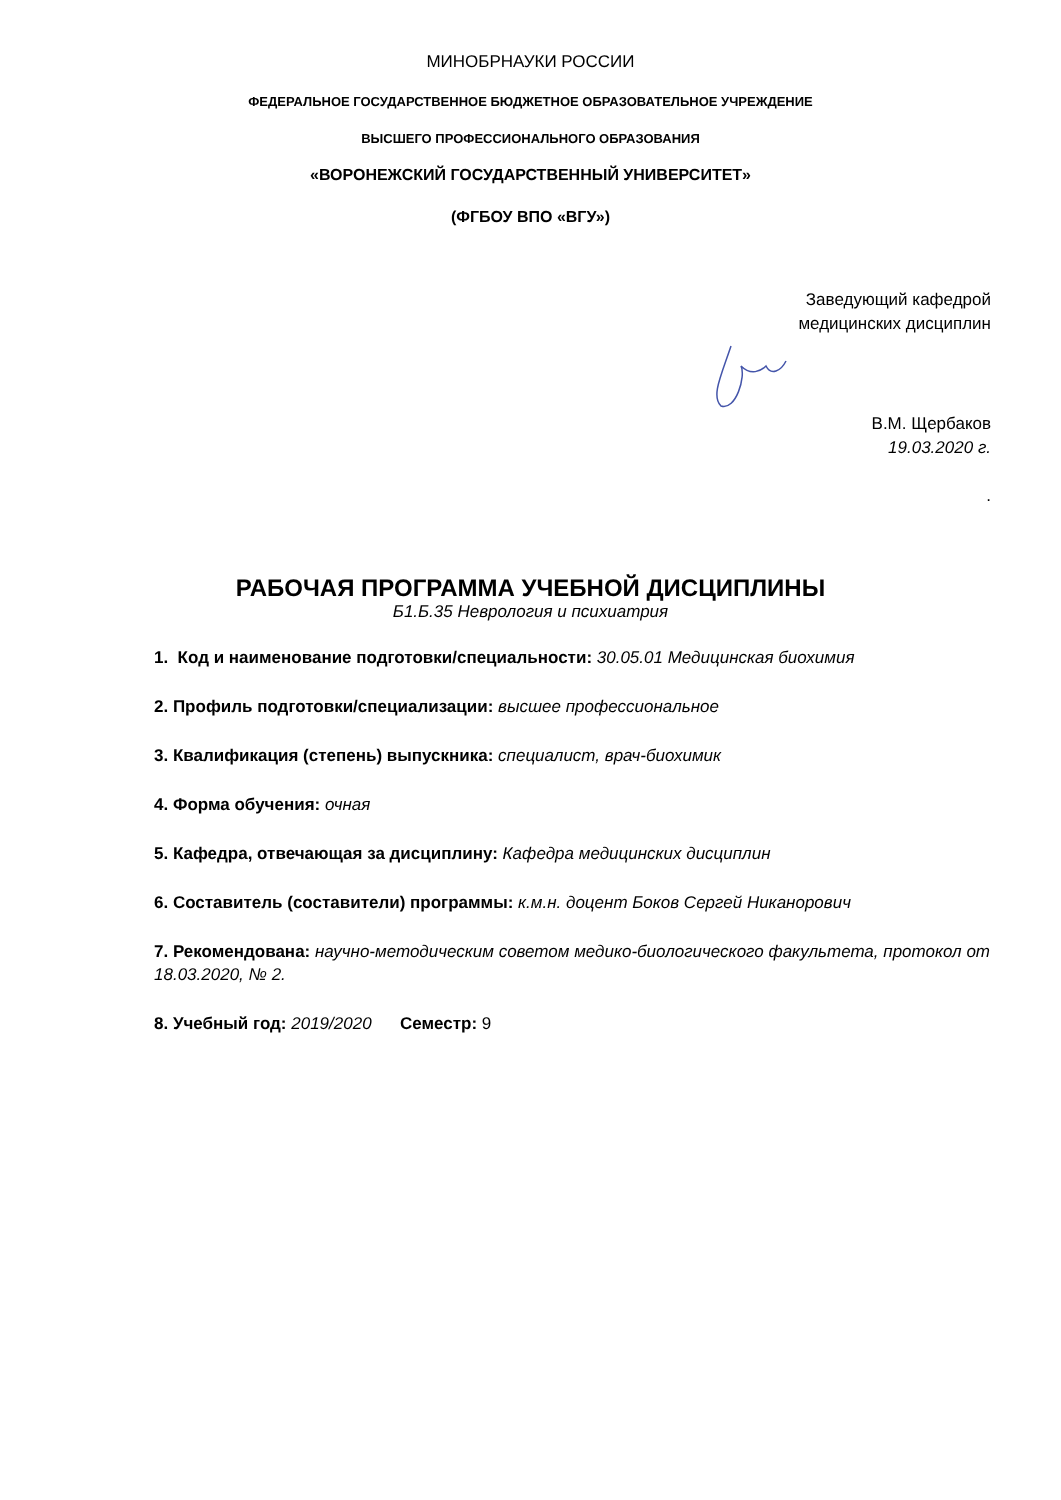МИНОБРНАУКИ РОССИИ
ФЕДЕРАЛЬНОЕ ГОСУДАРСТВЕННОЕ БЮДЖЕТНОЕ ОБРАЗОВАТЕЛЬНОЕ УЧРЕЖДЕНИЕ
ВЫСШЕГО ПРОФЕССИОНАЛЬНОГО ОБРАЗОВАНИЯ
«ВОРОНЕЖСКИЙ ГОСУДАРСТВЕННЫЙ УНИВЕРСИТЕТ»
(ФГБОУ ВПО «ВГУ»)
Заведующий кафедрой
медицинских дисциплин
В.М. Щербаков
19.03.2020 г.
.
РАБОЧАЯ ПРОГРАММА УЧЕБНОЙ ДИСЦИПЛИНЫ
Б1.Б.35 Неврология и психиатрия
1. Код и наименование подготовки/специальности: 30.05.01 Медицинская биохимия
2. Профиль подготовки/специализации: высшее профессиональное
3. Квалификация (степень) выпускника: специалист, врач-биохимик
4. Форма обучения: очная
5. Кафедра, отвечающая за дисциплину: Кафедра медицинских дисциплин
6. Составитель (составители) программы: к.м.н. доцент Боков Сергей Никанорович
7. Рекомендована: научно-методическим советом медико-биологического факультета, протокол от 18.03.2020, № 2.
8. Учебный год: 2019/2020 Семестр: 9